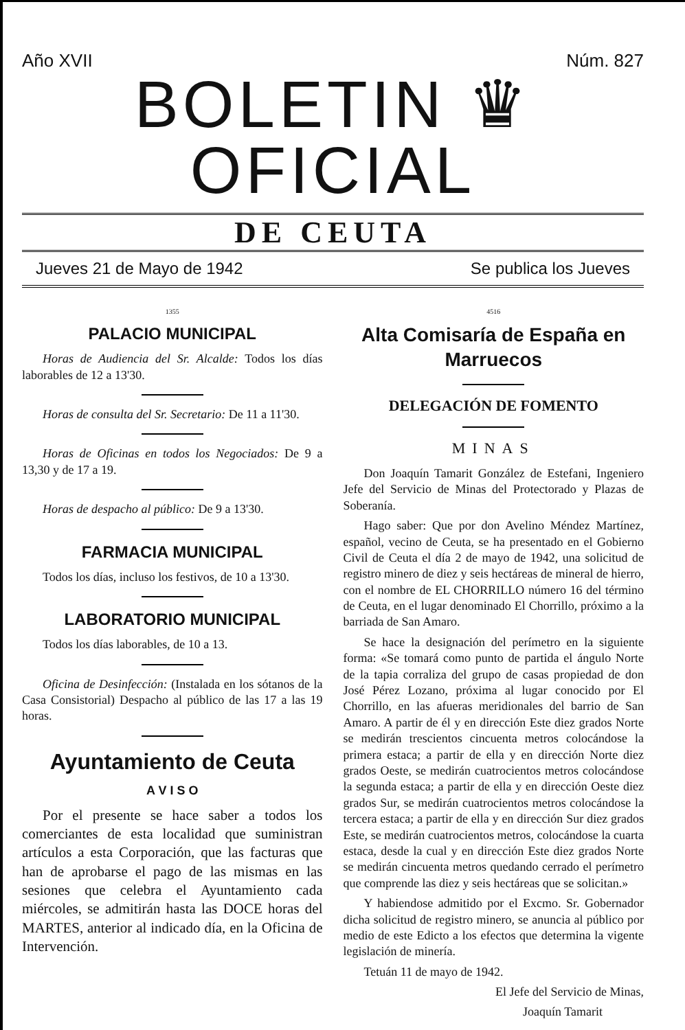Año XVII Núm. 827
BOLETIN ♛ OFICIAL
DE CEUTA
Jueves 21 de Mayo de 1942 Se publica los Jueves
1355
PALACIO MUNICIPAL
Horas de Audiencia del Sr. Alcalde: Todos los días laborables de 12 a 13'30.
Horas de consulta del Sr. Secretario: De 11 a 11'30.
Horas de Oficinas en todos los Negociados: De 9 a 13,30 y de 17 a 19.
Horas de despacho al público: De 9 a 13'30.
FARMACIA MUNICIPAL
Todos los días, incluso los festivos, de 10 a 13'30.
LABORATORIO MUNICIPAL
Todos los días laborables, de 10 a 13.
Oficina de Desinfección: (Instalada en los sótanos de la Casa Consistorial) Despacho al público de las 17 a las 19 horas.
Ayuntamiento de Ceuta
A V I S O
Por el presente se hace saber a todos los comerciantes de esta localidad que suministran artículos a esta Corporación, que las facturas que han de aprobarse el pago de las mismas en las sesiones que celebra el Ayuntamiento cada miércoles, se admitirán hasta las DOCE horas del MARTES, anterior al indicado día, en la Oficina de Intervención.
4516
Alta Comisaría de España en Marruecos
DELEGACIÓN DE FOMENTO
MINAS
Don Joaquín Tamarit González de Estefani, Ingeniero Jefe del Servicio de Minas del Protectorado y Plazas de Soberanía.
Hago saber: Que por don Avelino Méndez Martínez, español, vecino de Ceuta, se ha presentado en el Gobierno Civil de Ceuta el día 2 de mayo de 1942, una solicitud de registro minero de diez y seis hectáreas de mineral de hierro, con el nombre de EL CHORRILLO número 16 del término de Ceuta, en el lugar denominado El Chorrillo, próximo a la barriada de San Amaro.
Se hace la designación del perímetro en la siguiente forma: «Se tomará como punto de partida el ángulo Norte de la tapia corraliza del grupo de casas propiedad de don José Pérez Lozano, próxima al lugar conocido por El Chorrillo, en las afueras meridionales del barrio de San Amaro. A partir de él y en dirección Este diez grados Norte se medirán trescientos cincuenta metros colocándose la primera estaca; a partir de ella y en dirección Norte diez grados Oeste, se medirán cuatrocientos metros colocándose la segunda estaca; a partir de ella y en dirección Oeste diez grados Sur, se medirán cuatrocientos metros colocándose la tercera estaca; a partir de ella y en dirección Sur diez grados Este, se medirán cuatrocientos metros, colocándose la cuarta estaca, desde la cual y en dirección Este diez grados Norte se medirán cincuenta metros quedando cerrado el perímetro que comprende las diez y seis hectáreas que se solicitan.»
Y habiendose admitido por el Excmo. Sr. Gobernador dicha solicitud de registro minero, se anuncia al público por medio de este Edicto a los efectos que determina la vigente legislación de minería.
Tetuán 11 de mayo de 1942.
El Jefe del Servicio de Minas,
Joaquín Tamarit